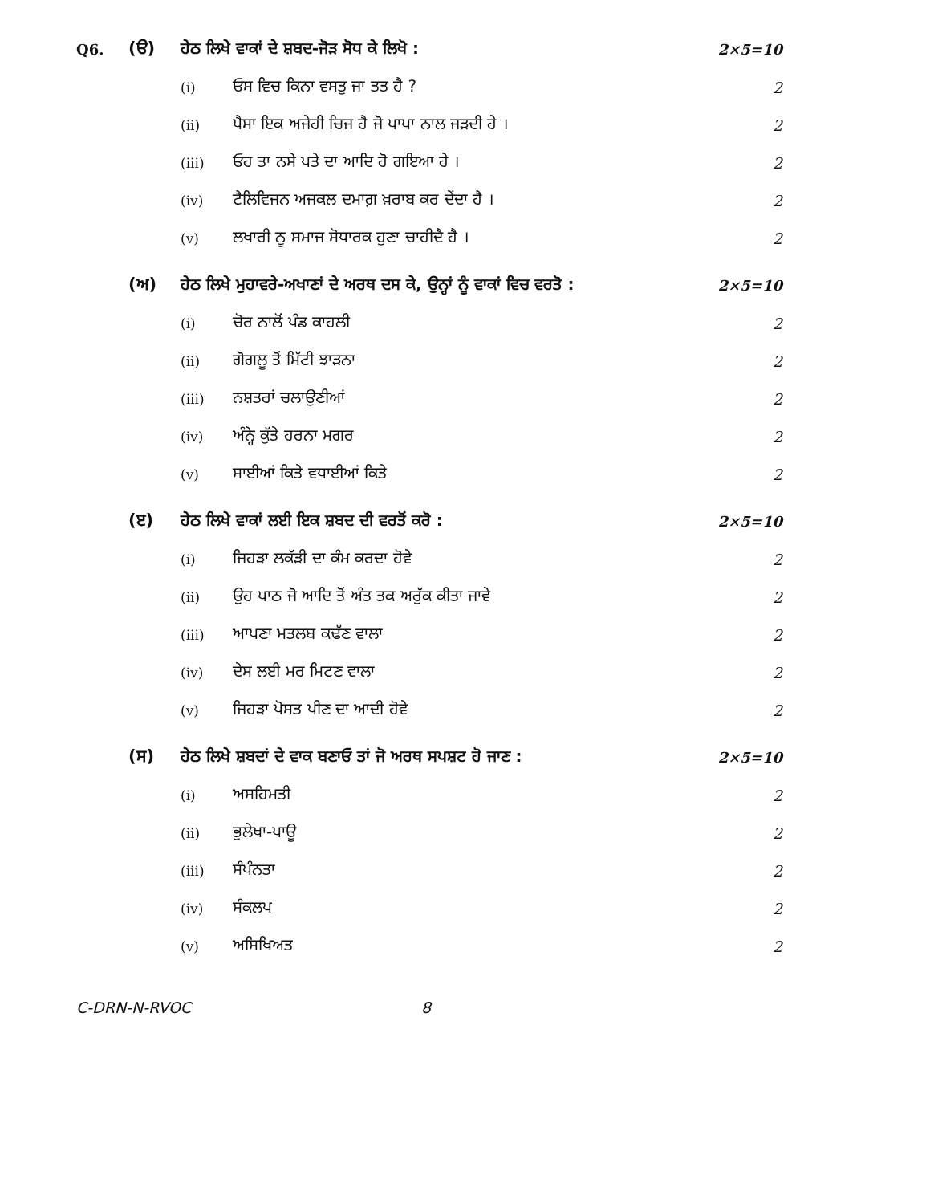Q6. (ੳ) ਹੇਠ ਲਿਖੇ ਵਾਕਾਂ ਦੇ ਸ਼ਬਦ-ਜੋੜ ਸੋਧ ਕੇ ਲਿਖੋ : 2×5=10
(i) ਓਸ ਵਿਚ ਕਿਨਾ ਵਸਤੁ ਜਾ ਤਤ ਹੈ ? 2
(ii) ਪੈਸਾ ਇਕ ਅਜੇਹੀ ਚਿਜ ਹੈ ਜੋ ਪਾਪਾ ਨਾਲ ਜੜਦੀ ਹੇ । 2
(iii) ਓਹ ਤਾ ਨਸੇ ਪਤੇ ਦਾ ਆਦਿ ਹੋ ਗਇਆ ਹੇ । 2
(iv) ਟੈਲਿਵਿਜਨ ਅਜਕਲ ਦਮਾਗ਼ ਖ਼ਰਾਬ ਕਰ ਦੇਂਦਾ ਹੈ । 2
(v) ਲਖਾਰੀ ਨੂ ਸਮਾਜ ਸੋਧਾਰਕ ਹੁਣਾ ਚਾਹੀਦੈ ਹੈ । 2
(ਅ) ਹੇਠ ਲਿਖੇ ਮੁਹਾਵਰੇ-ਅਖਾਣਾਂ ਦੇ ਅਰਥ ਦਸ ਕੇ, ਉਨ੍ਹਾਂ ਨੂੰ ਵਾਕਾਂ ਵਿਚ ਵਰਤੋ : 2×5=10
(i) ਚੋਰ ਨਾਲੋਂ ਪੰਡ ਕਾਹਲੀ 2
(ii) ਗੋਗਲੂ ਤੋਂ ਮਿੱਟੀ ਝਾੜਨਾ 2
(iii) ਨਸ਼ਤਰਾਂ ਚਲਾਉਣੀਆਂ 2
(iv) ਅੰਨ੍ਹੇ ਕੁੱਤੇ ਹਰਨਾ ਮਗਰ 2
(v) ਸਾਈਆਂ ਕਿਤੇ ਵਧਾਈਆਂ ਕਿਤੇ 2
(ੲ) ਹੇਠ ਲਿਖੇ ਵਾਕਾਂ ਲਈ ਇਕ ਸ਼ਬਦ ਦੀ ਵਰਤੋਂ ਕਰੋ : 2×5=10
(i) ਜਿਹੜਾ ਲਕੱੜੀ ਦਾ ਕੰਮ ਕਰਦਾ ਹੋਵੇ 2
(ii) ਉਹ ਪਾਠ ਜੋ ਆਦਿ ਤੋਂ ਅੰਤ ਤਕ ਅਰੁੱਕ ਕੀਤਾ ਜਾਵੇ 2
(iii) ਆਪਣਾ ਮਤਲਬ ਕਢੱਣ ਵਾਲਾ 2
(iv) ਦੇਸ ਲਈ ਮਰ ਮਿਟਣ ਵਾਲਾ 2
(v) ਜਿਹੜਾ ਪੋਸਤ ਪੀਣ ਦਾ ਆਦੀ ਹੋਵੇ 2
(ਸ) ਹੇਠ ਲਿਖੇ ਸ਼ਬਦਾਂ ਦੇ ਵਾਕ ਬਣਾਓ ਤਾਂ ਜੋ ਅਰਥ ਸਪਸ਼ਟ ਹੋ ਜਾਣ : 2×5=10
(i) ਅਸਹਿਮਤੀ 2
(ii) ਭੁਲੇਖਾ-ਪਾਊ 2
(iii) ਸੰਪੰਨਤਾ 2
(iv) ਸੰਕਲਪ 2
(v) ਅਸਿਖਿਅਤ 2
C-DRN-N-RVOC 8